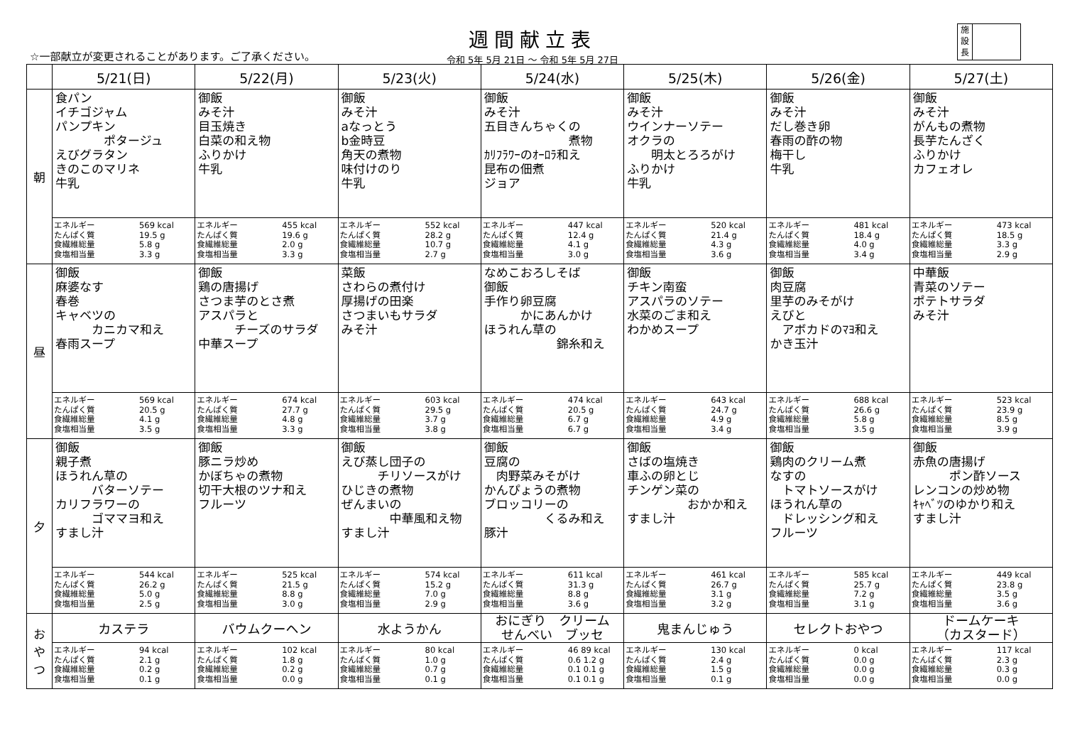週間献立表
令和 5年 5月 21日 ～ 令和 5年 5月 27日
☆一部献立が変更されることがあります。ご了承ください。
施設長
| | 5/21(日) | 5/22(月) | 5/23(火) | 5/24(水) | 5/25(木) | 5/26(金) | 5/27(土) |
| --- | --- | --- | --- | --- | --- | --- | --- |
| 朝 | 食パン イチゴジャム パンプキン ポタージュ えびグラタン きのこのマリネ 牛乳 | 御飯 みそ汁 目玉焼き 白菜の和え物 ふりかけ 牛乳 | 御飯 みそ汁 aなっとう b金時豆 角天の煮物 味付けのり 牛乳 | 御飯 みそ汁 五目きんちゃくの 煮物 ｶﾘﾌﾗﾜｰのｵｰﾛﾗ和え 昆布の佃煮 ジョア | 御飯 みそ汁 ウインナーソテー オクラの 明太とろろがけ ふりかけ 牛乳 | 御飯 みそ汁 だし巻き卵 春雨の酢の物 梅干し 牛乳 | 御飯 みそ汁 がんもの煮物 長芋たんざく ふりかけ カフェオレ |
| | エネルギー 569 kcal たんぱく質 19.5 g 食繊維総量 5.8 g 食塩相当量 3.3 g | エネルギー 455 kcal たんぱく質 19.6 g 食繊維総量 2.0 g 食塩相当量 3.3 g | エネルギー 552 kcal たんぱく質 28.2 g 食繊維総量 10.7 g 食塩相当量 2.7 g | エネルギー 447 kcal たんぱく質 12.4 g 食繊維総量 4.1 g 食塩相当量 3.0 g | エネルギー 520 kcal たんぱく質 21.4 g 食繊維総量 4.3 g 食塩相当量 3.6 g | エネルギー 481 kcal たんぱく質 18.4 g 食繊維総量 4.0 g 食塩相当量 3.4 g | エネルギー 473 kcal たんぱく質 18.5 g 食繊維総量 3.3 g 食塩相当量 2.9 g |
| 昼 | 御飯 麻婆なす 春巻 キャベツの カニカマ和え 春雨スープ | 御飯 鶏の唐揚げ さつま芋のとさ煮 アスパラと チーズのサラダ 中華スープ | 菜飯 さわらの煮付け 厚揚げの田楽 さつまいもサラダ みそ汁 | なめこおろしそば 御飯 手作り卵豆腐 かにあんかけ ほうれん草の 錦糸和え | 御飯 チキン南蛮 アスパラのソテー 水菜のごま和え わかめスープ | 御飯 肉豆腐 里芋のみそがけ えびと アボカドのﾏﾖ和え かき玉汁 | 中華飯 青菜のソテー ポテトサラダ みそ汁 |
| | エネルギー 569 kcal たんぱく質 20.5 g 食繊維総量 4.1 g 食塩相当量 3.5 g | エネルギー 674 kcal たんぱく質 27.7 g 食繊維総量 4.8 g 食塩相当量 3.3 g | エネルギー 603 kcal たんぱく質 29.5 g 食繊維総量 3.7 g 食塩相当量 3.8 g | エネルギー 474 kcal たんぱく質 20.5 g 食繊維総量 6.7 g 食塩相当量 6.7 g | エネルギー 643 kcal たんぱく質 24.7 g 食繊維総量 4.9 g 食塩相当量 3.4 g | エネルギー 688 kcal たんぱく質 26.6 g 食繊維総量 5.8 g 食塩相当量 3.5 g | エネルギー 523 kcal たんぱく質 23.9 g 食繊維総量 8.5 g 食塩相当量 3.9 g |
| 夕 | 御飯 親子煮 ほうれん草の バターソテー カリフラワーの ゴママヨ和え すまし汁 | 御飯 豚ニラ炒め かぼちゃの煮物 切干大根のツナ和え フルーツ | 御飯 えび蒸し団子の チリソースがけ ひじきの煮物 ぜんまいの 中華風和え物 すまし汁 | 御飯 豆腐の 肉野菜みそがけ かんぴょうの煮物 ブロッコリーの くるみ和え 豚汁 | 御飯 さばの塩焼き 車ふの卵とじ チンゲン菜の おかか和え すまし汁 | 御飯 鶏肉のクリーム煮 なすの トマトソースがけ ほうれん草の ドレッシング和え フルーツ | 御飯 赤魚の唐揚げ ポン酢ソース レンコンの炒め物 ｷｬﾍﾞﾂのゆかり和え すまし汁 |
| | エネルギー 544 kcal たんぱく質 26.2 g 食繊維総量 5.0 g 食塩相当量 2.5 g | エネルギー 525 kcal たんぱく質 21.5 g 食繊維総量 8.8 g 食塩相当量 3.0 g | エネルギー 574 kcal たんぱく質 15.2 g 食繊維総量 7.0 g 食塩相当量 2.9 g | エネルギー 611 kcal たんぱく質 31.3 g 食繊維総量 8.8 g 食塩相当量 3.6 g | エネルギー 461 kcal たんぱく質 26.7 g 食繊維総量 3.1 g 食塩相当量 3.2 g | エネルギー 585 kcal たんぱく質 25.7 g 食繊維総量 7.2 g 食塩相当量 3.1 g | エネルギー 449 kcal たんぱく質 23.8 g 食繊維総量 3.5 g 食塩相当量 3.6 g |
| お や つ | カステラ | バウムクーヘン | 水ようかん | おにぎり クリーム せんべい ブッセ | 鬼まんじゅう | セレクトおやつ | ドームケーキ （カスタード） |
| | エネルギー 94 kcal たんぱく質 2.1 g 食繊維総量 0.2 g 食塩相当量 0.1 g | エネルギー 102 kcal たんぱく質 1.8 g 食繊維総量 0.2 g 食塩相当量 0.0 g | エネルギー 80 kcal たんぱく質 1.0 g 食繊維総量 0.7 g 食塩相当量 0.1 g | エネルギー 46 89 kcal たんぱく質 0.6 1.2 g 食繊維総量 0.1 0.1 g 食塩相当量 0.1 0.1 g | エネルギー 130 kcal たんぱく質 2.4 g 食繊維総量 1.5 g 食塩相当量 0.1 g | エネルギー 0 kcal たんぱく質 0.0 g 食繊維総量 0.0 g 食塩相当量 0.0 g | エネルギー 117 kcal たんぱく質 2.3 g 食繊維総量 0.3 g 食塩相当量 0.0 g |